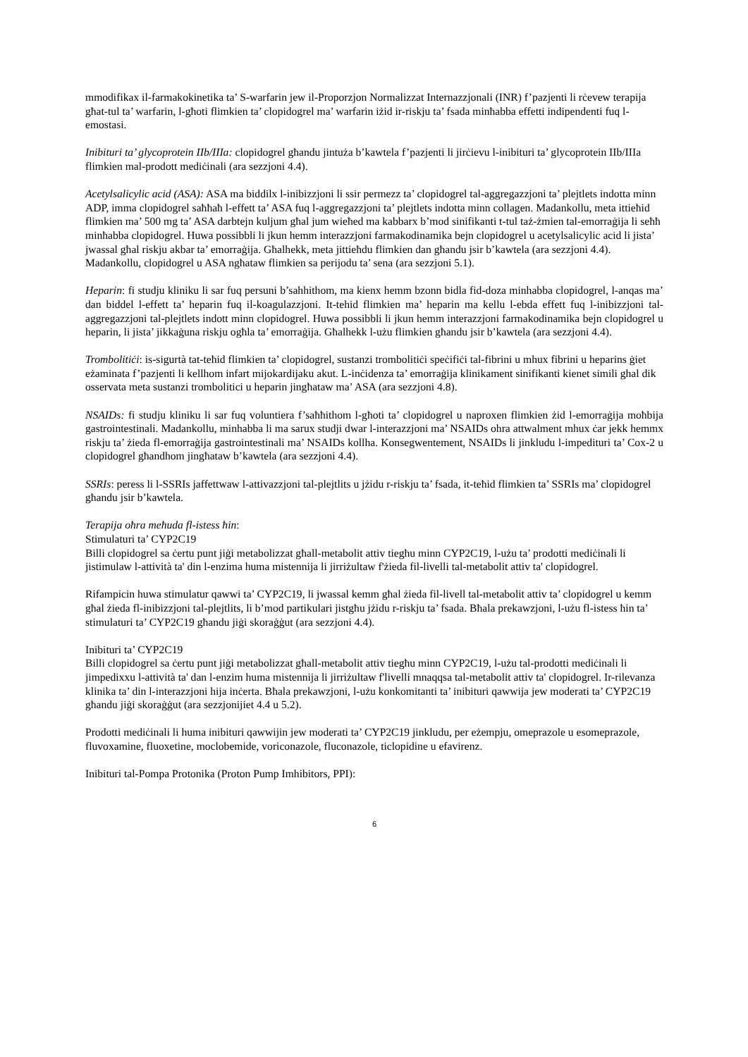mmodifikax il-farmakokinetika ta’ S-warfarin jew il-Proporzjon Normalizzat Internazzjonali (INR) f’pazjenti li rċevew terapija għat-tul ta’ warfarin, l-għoti flimkien ta’ clopidogrel ma’ warfarin iżid ir-riskju ta’ fsada minħabba effetti indipendenti fuq l-emostasi.
Inibituri ta’ glycoprotein IIb/IIIa: clopidogrel għandu jintuża b’kawtela f’pazjenti li jirċievu l-inibituri ta’ glycoprotein IIb/IIIa flimkien mal-prodott mediċinali (ara sezzjoni 4.4).
Acetylsalicylic acid (ASA): ASA ma biddilx l-inibizzjoni li ssir permezz ta’ clopidogrel tal-aggregazzjoni ta’ plejtlets indotta minn ADP, imma clopidogrel saħħaħ l-effett ta’ ASA fuq l-aggregazzjoni ta’ plejtlets indotta minn collagen. Madankollu, meta ittieħid flimkien ma’ 500 mg ta’ ASA darbtejn kuljum għal jum wieħed ma kabbarx b’mod sinifikanti t-tul taż-żmien tal-emorraġija li seħħ minħabba clopidogrel. Huwa possibbli li jkun hemm interazzjoni farmakodinamika bejn clopidogrel u acetylsalicylic acid li jista’ jwassal għal riskju akbar ta’ emorraġija. Għalhekk, meta jittieħdu flimkien dan għandu jsir b’kawtela (ara sezzjoni 4.4). Madankollu, clopidogrel u ASA ngħataw flimkien sa perijodu ta’ sena (ara sezzjoni 5.1).
Heparin: fi studju kliniku li sar fuq persuni b’sahhithom, ma kienx hemm bzonn bidla fid-doza minhabba clopidogrel, l-anqas ma’ dan biddel l-effett ta’ heparin fuq il-koagulazzjoni. It-tehid flimkien ma’ heparin ma kellu l-ebda effett fuq l-inibizzjoni tal-aggregazzjoni tal-plejtlets indott minn clopidogrel. Huwa possibbli li jkun hemm interazzjoni farmakodinamika bejn clopidogrel u heparin, li jista’ jikkaġuna riskju ogħla ta’ emorraġija. Għalhekk l-użu flimkien għandu jsir b’kawtela (ara sezzjoni 4.4).
Trombolitiċi: is-sigurtà tat-teħid flimkien ta’ clopidogrel, sustanzi trombolitiċi speċifiċi tal-fibrini u mhux fibrini u heparins ġiet eżaminata f’pazjenti li kellhom infart mijokardijaku akut. L-inċidenza ta’ emorraġija klinikament sinifikanti kienet simili ghal dik osservata meta sustanzi trombolitici u heparin jingħataw ma’ ASA (ara sezzjoni 4.8).
NSAIDs: fi studju kliniku li sar fuq voluntiera f’saħħithom l-għoti ta’ clopidogrel u naproxen flimkien żid l-emorraġija moħbija gastrointestinali. Madankollu, minhabba li ma sarux studji dwar l-interazzjoni ma’ NSAIDs ohra attwalment mhux ċar jekk hemmx riskju ta’ żieda fl-emorraġija gastrointestinali ma’ NSAIDs kollha. Konsegwentement, NSAIDs li jinkludu l-impedituri ta’ Cox-2 u clopidogrel għandhom jingħataw b’kawtela (ara sezzjoni 4.4).
SSRIs: peress li l-SSRIs jaffettwaw l-attivazzjoni tal-plejtlits u jżidu r-riskju ta’ fsada, it-teħid flimkien ta’ SSRIs ma’ clopidogrel għandu jsir b’kawtela.
Terapija oħra meħuda fl-istess ħin:
Stimulaturi ta’ CYP2C19
Billi clopidogrel sa ċertu punt jiġi metabolizzat għall-metabolit attiv tiegħu minn CYP2C19, l-użu ta’ prodotti mediċinali li jistimulaw l-attività ta' din l-enzima huma mistennija li jirriżultaw f'żieda fil-livelli tal-metabolit attiv ta' clopidogrel.
Rifampicin huwa stimulatur qawwi ta’ CYP2C19, li jwassal kemm għal żieda fil-livell tal-metabolit attiv ta’ clopidogrel u kemm għal żieda fl-inibizzjoni tal-plejtlits, li b’mod partikulari jistgħu jżidu r-riskju ta’ fsada. Bħala prekawzjoni, l-użu fl-istess ħin ta’ stimulaturi ta’ CYP2C19 għandu jiġi skoraġġut (ara sezzjoni 4.4).
Inibituri ta’ CYP2C19
Billi clopidogrel sa ċertu punt jiġi metabolizzat għall-metabolit attiv tiegħu minn CYP2C19, l-użu tal-prodotti mediċinali li jimpedixxu l-attività ta' dan l-enzim huma mistennija li jirriżultaw f'livelli mnaqqsa tal-metabolit attiv ta' clopidogrel. Ir-rilevanza klinika ta’ din l-interazzjoni hija inċerta. Bħala prekawzjoni, l-użu konkomitanti ta’ inibituri qawwija jew moderati ta’ CYP2C19 għandu jiġi skoraġġut (ara sezzjonijiet 4.4 u 5.2).
Prodotti mediċinali li huma inibituri qawwijin jew moderati ta’ CYP2C19 jinkludu, per eżempju, omeprazole u esomeprazole, fluvoxamine, fluoxetine, moclobemide, voriconazole, fluconazole, ticlopidine u efavirenz.
Inibituri tal-Pompa Protonika (Proton Pump Imhibitors, PPI):
6